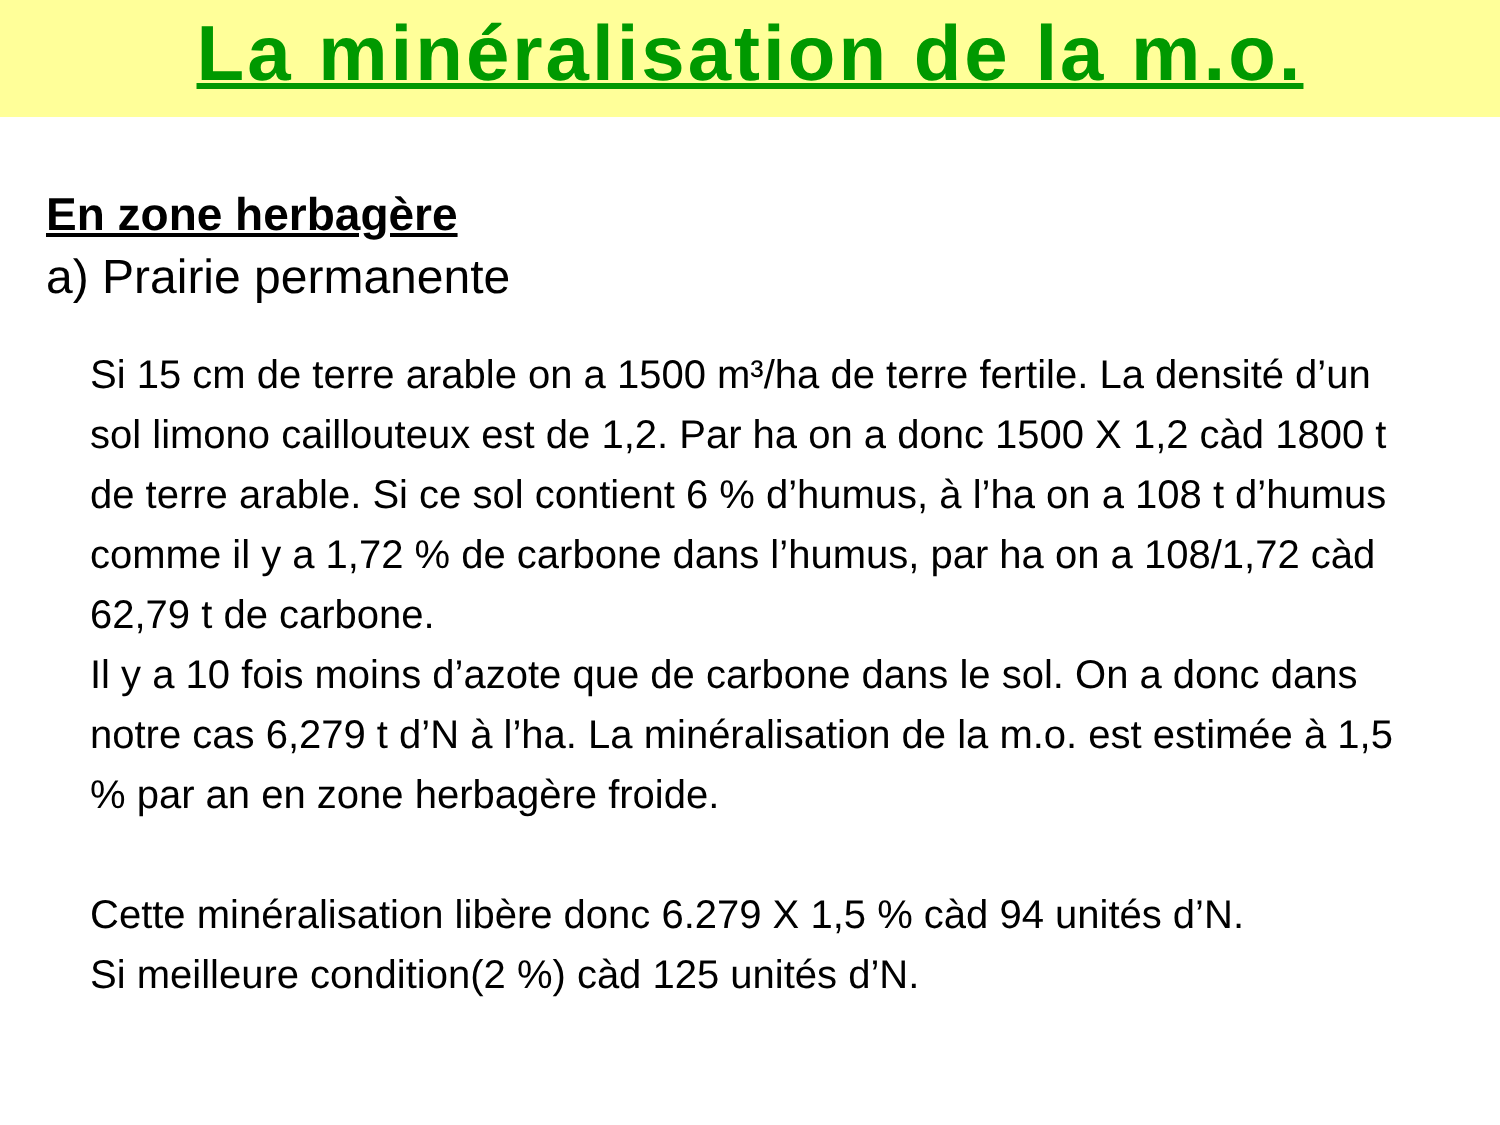La minéralisation de la m.o.
En zone herbagère
a) Prairie permanente
Si 15 cm de terre arable on a 1500 m³/ha de terre fertile. La densité d’un sol limono caillouteux est de 1,2. Par ha on a donc 1500 X 1,2 càd 1800 t de terre arable. Si ce sol contient 6 % d’humus, à l’ha on a 108 t d’humus comme il y a 1,72 % de carbone dans l’humus, par ha on a 108/1,72 càd 62,79 t de carbone.
Il y a 10 fois moins d’azote que de carbone dans le sol. On a donc dans notre cas 6,279 t d’N à l’ha. La minéralisation de la m.o. est estimée à 1,5 % par an en zone herbagère froide.
Cette minéralisation libère donc 6.279 X 1,5 % càd 94 unités d’N.
Si meilleure condition(2 %) càd 125 unités d’N.